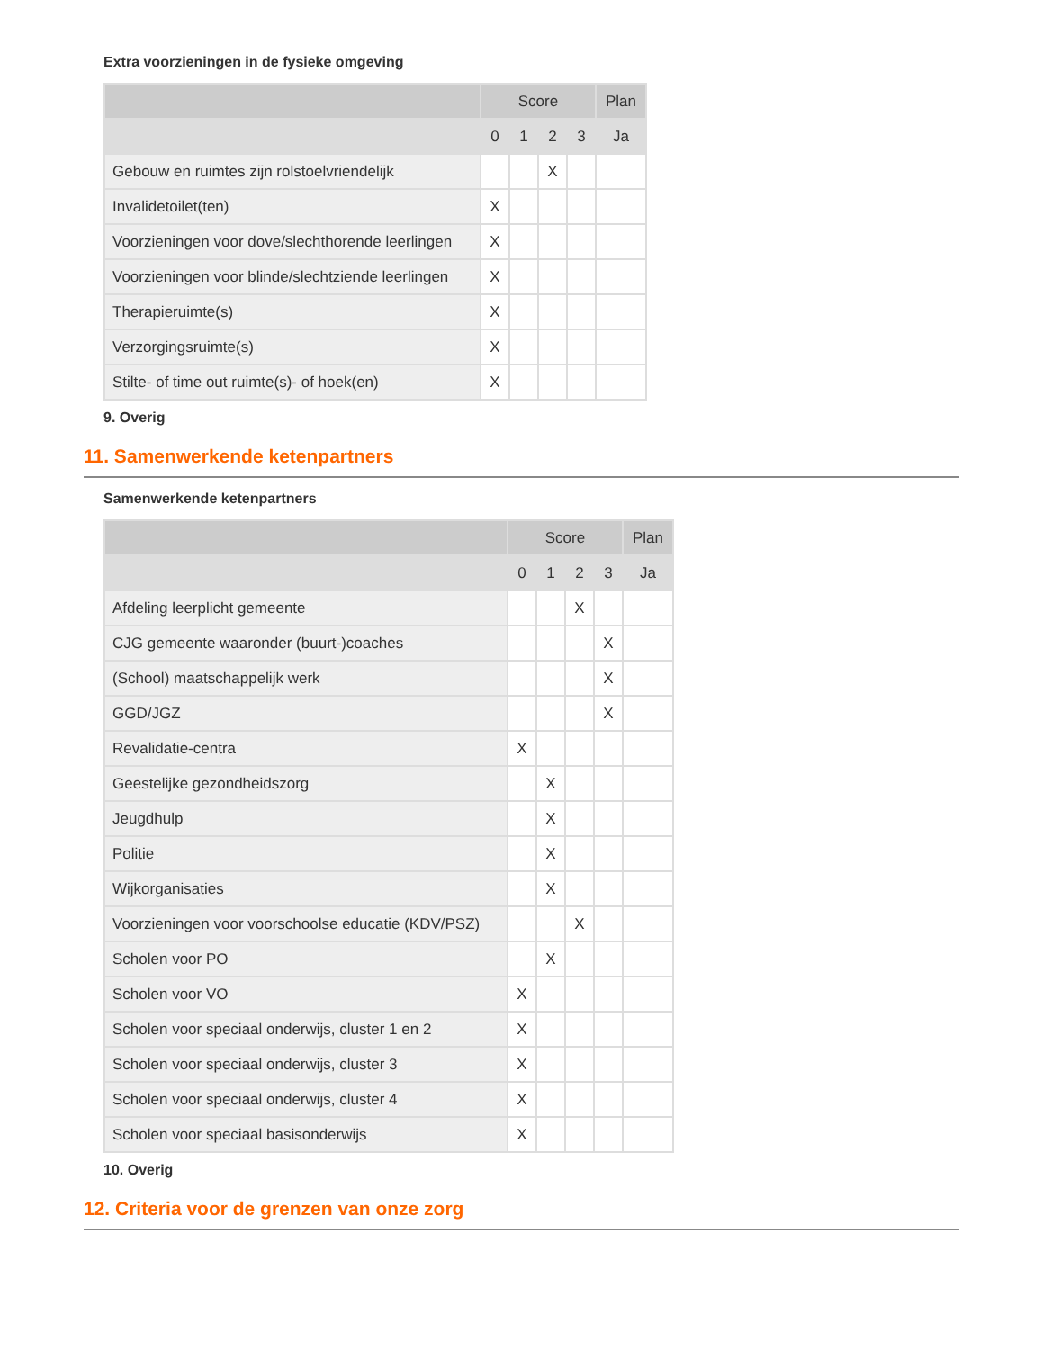Extra voorzieningen in de fysieke omgeving
| | Score | | | | Plan |
| --- | --- | --- | --- | --- | --- |
| | 0 | 1 | 2 | 3 | Ja |
| Gebouw en ruimtes zijn rolstoelvriendelijk | | | X | | |
| Invalidetoilet(ten) | X | | | | |
| Voorzieningen voor dove/slechthorende leerlingen | X | | | | |
| Voorzieningen voor blinde/slechtziende leerlingen | X | | | | |
| Therapieruimte(s) | X | | | | |
| Verzorgingsruimte(s) | X | | | | |
| Stilte- of time out ruimte(s)- of hoek(en) | X | | | | |
9. Overig
11. Samenwerkende ketenpartners
Samenwerkende ketenpartners
| | Score | | | | Plan |
| --- | --- | --- | --- | --- | --- |
| | 0 | 1 | 2 | 3 | Ja |
| Afdeling leerplicht gemeente | | | X | | |
| CJG gemeente waaronder (buurt-)coaches | | | | X | |
| (School) maatschappelijk werk | | | | X | |
| GGD/JGZ | | | | X | |
| Revalidatie-centra | X | | | | |
| Geestelijke gezondheidszorg | | X | | | |
| Jeugdhulp | | X | | | |
| Politie | | X | | | |
| Wijkorganisaties | | X | | | |
| Voorzieningen voor voorschoolse educatie (KDV/PSZ) | | | X | | |
| Scholen voor PO | | X | | | |
| Scholen voor VO | X | | | | |
| Scholen voor speciaal onderwijs, cluster 1 en 2 | X | | | | |
| Scholen voor speciaal onderwijs, cluster 3 | X | | | | |
| Scholen voor speciaal onderwijs, cluster 4 | X | | | | |
| Scholen voor speciaal basisonderwijs | X | | | | |
10. Overig
12. Criteria voor de grenzen van onze zorg